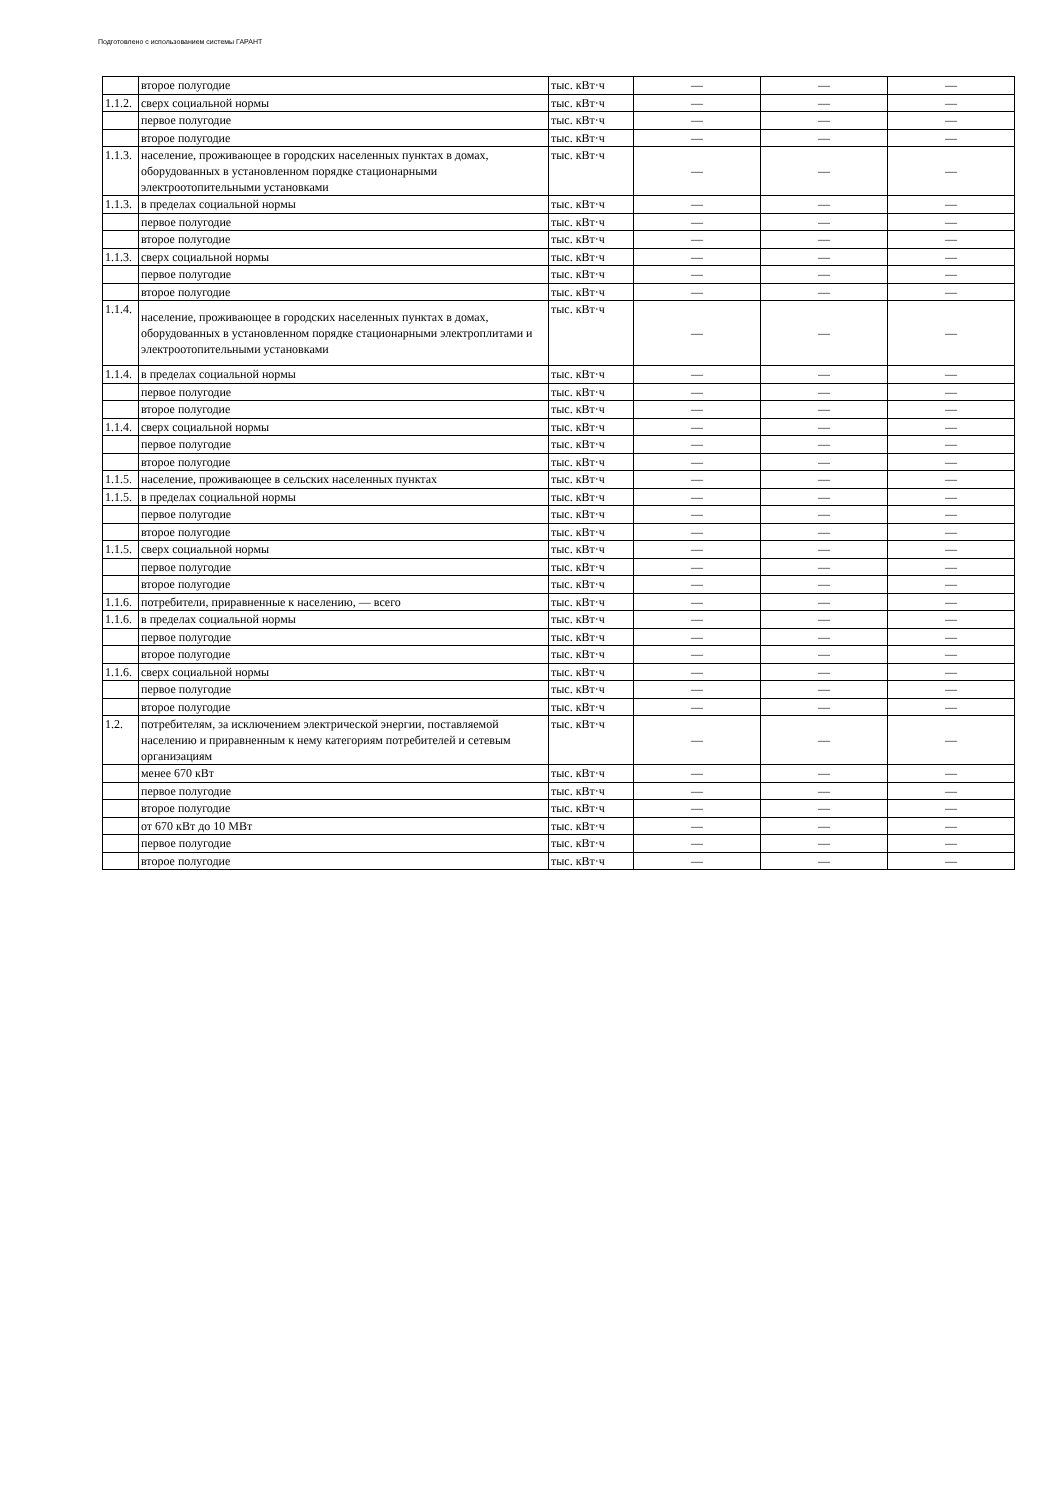Подготовлено с использованием системы ГАРАНТ
| | второе полугодие | тыс. кВт·ч | — | — | — |
| 1.1.2. | сверх социальной нормы | тыс. кВт·ч | — | — | — |
| | первое полугодие | тыс. кВт·ч | — | — | — |
| | второе полугодие | тыс. кВт·ч | — | — | — |
| 1.1.3. | население, проживающее в городских населенных пунктах в домах, оборудованных в установленном порядке стационарными электроотопительными установками | тыс. кВт·ч | — | — | — |
| 1.1.3. | в пределах социальной нормы | тыс. кВт·ч | — | — | — |
| | первое полугодие | тыс. кВт·ч | — | — | — |
| | второе полугодие | тыс. кВт·ч | — | — | — |
| 1.1.3. | сверх социальной нормы | тыс. кВт·ч | — | — | — |
| | первое полугодие | тыс. кВт·ч | — | — | — |
| | второе полугодие | тыс. кВт·ч | — | — | — |
| 1.1.4. | население, проживающее в городских населенных пунктах в домах, оборудованных в установленном порядке стационарными электроплитами и электроотопительными установками | тыс. кВт·ч | — | — | — |
| 1.1.4. | в пределах социальной нормы | тыс. кВт·ч | — | — | — |
| | первое полугодие | тыс. кВт·ч | — | — | — |
| | второе полугодие | тыс. кВт·ч | — | — | — |
| 1.1.4. | сверх социальной нормы | тыс. кВт·ч | — | — | — |
| | первое полугодие | тыс. кВт·ч | — | — | — |
| | второе полугодие | тыс. кВт·ч | — | — | — |
| 1.1.5. | население, проживающее в сельских населенных пунктах | тыс. кВт·ч | — | — | — |
| 1.1.5. | в пределах социальной нормы | тыс. кВт·ч | — | — | — |
| | первое полугодие | тыс. кВт·ч | — | — | — |
| | второе полугодие | тыс. кВт·ч | — | — | — |
| 1.1.5. | сверх социальной нормы | тыс. кВт·ч | — | — | — |
| | первое полугодие | тыс. кВт·ч | — | — | — |
| | второе полугодие | тыс. кВт·ч | — | — | — |
| 1.1.6. | потребители, приравненные к населению, — всего | тыс. кВт·ч | — | — | — |
| 1.1.6. | в пределах социальной нормы | тыс. кВт·ч | — | — | — |
| | первое полугодие | тыс. кВт·ч | — | — | — |
| | второе полугодие | тыс. кВт·ч | — | — | — |
| 1.1.6. | сверх социальной нормы | тыс. кВт·ч | — | — | — |
| | первое полугодие | тыс. кВт·ч | — | — | — |
| | второе полугодие | тыс. кВт·ч | — | — | — |
| 1.2. | потребителям, за исключением электрической энергии, поставляемой населению и приравненным к нему категориям потребителей и сетевым организациям | тыс. кВт·ч | — | — | — |
| | менее 670 кВт | тыс. кВт·ч | — | — | — |
| | первое полугодие | тыс. кВт·ч | — | — | — |
| | второе полугодие | тыс. кВт·ч | — | — | — |
| | от 670 кВт до 10 МВт | тыс. кВт·ч | — | — | — |
| | первое полугодие | тыс. кВт·ч | — | — | — |
| | второе полугодие | тыс. кВт·ч | — | — | — |